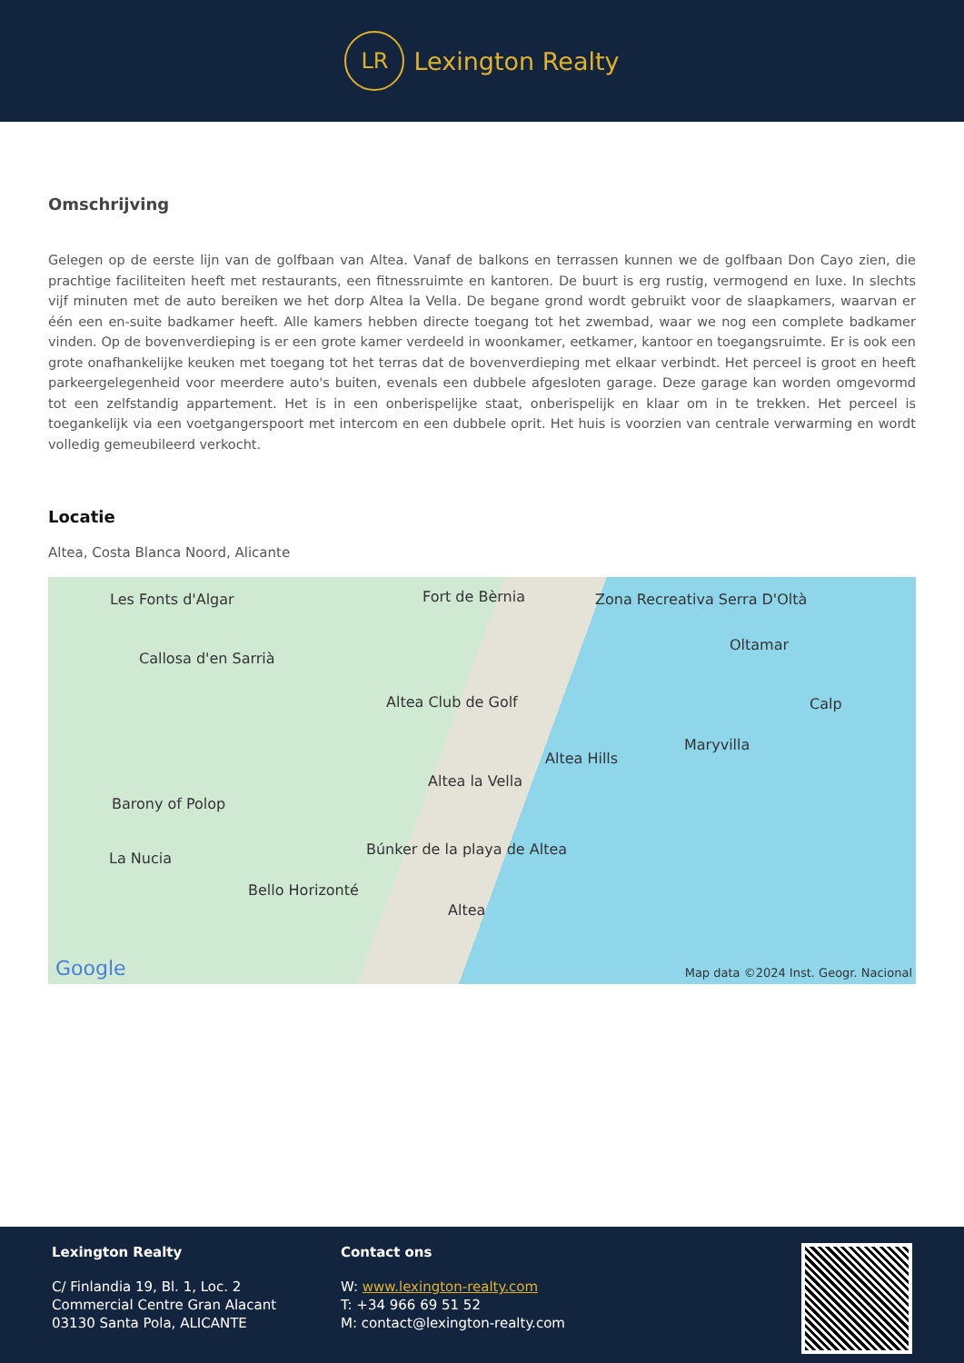LR
Lexington Realty
Omschrijving
Gelegen op de eerste lijn van de golfbaan van Altea. Vanaf de balkons en terrassen kunnen we de golfbaan Don Cayo zien, die prachtige faciliteiten heeft met restaurants, een fitnessruimte en kantoren. De buurt is erg rustig, vermogend en luxe. In slechts vijf minuten met de auto bereiken we het dorp Altea la Vella. De begane grond wordt gebruikt voor de slaapkamers, waarvan er één een en-suite badkamer heeft. Alle kamers hebben directe toegang tot het zwembad, waar we nog een complete badkamer vinden. Op de bovenverdieping is er een grote kamer verdeeld in woonkamer, eetkamer, kantoor en toegangsruimte. Er is ook een grote onafhankelijke keuken met toegang tot het terras dat de bovenverdieping met elkaar verbindt. Het perceel is groot en heeft parkeergelegenheid voor meerdere auto's buiten, evenals een dubbele afgesloten garage. Deze garage kan worden omgevormd tot een zelfstandig appartement. Het is in een onberispelijke staat, onberispelijk en klaar om in te trekken. Het perceel is toegankelijk via een voetgangerspoort met intercom en een dubbele oprit. Het huis is voorzien van centrale verwarming en wordt volledig gemeubileerd verkocht.
Locatie
Altea, Costa Blanca Noord, Alicante
Les Fonts d'Algar Fort de Bèrnia Zona Recreativa Serra D'Oltà
Oltamar
Callosa d'en Sarrià
Altea Club de Golf Calp
Maryvilla
Altea Hills
Altea la Vella
Barony of Polop
La Nucia
Búnker de la playa de Altea
Bello Horizonté
Altea
Google Map data ©2024 Inst. Geogr. Nacional
Lexington Realty
C/ Finlandia 19, Bl. 1, Loc. 2
Commercial Centre Gran Alacant
03130 Santa Pola, ALICANTE
Contact ons
W: www.lexington-realty.com
T: +34 966 69 51 52
M: contact@lexington-realty.com